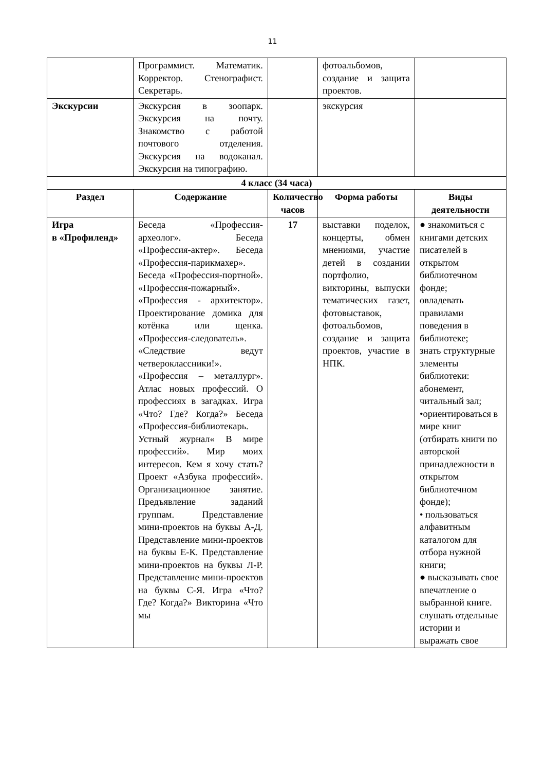11
| | Программист. Математик. Корректор. Стенографист. Секретарь. | | фотоальбомов, создание и защита проектов. | |
| Экскурсии | Экскурсия в зоопарк. Экскурсия на почту. Знакомство с работой почтового отделения. Экскурсия на водоканал. Экскурсия на типографию. | | экскурсия | |
| 4 класс (34 часа) | | | | |
| Раздел | Содержание | Количество часов | Форма работы | Виды деятельности |
| Игра в «Профиленд» | Беседа «Профессия-археолог». Беседа «Профессия-актер». Беседа «Профессия-парикмахер». Беседа «Профессия-портной». «Профессия-пожарный». «Профессия - архитектор». Проектирование домика для котёнка или щенка. «Профессия-следователь». «Следствие ведут четвероклассники!». «Профессия – металлург». Атлас новых профессий. О профессиях в загадках. Игра «Что? Где? Когда?» Беседа «Профессия-библиотекарь. Устный журнал« В мире профессий». Мир моих интересов. Кем я хочу стать? Проект «Азбука профессий». Организационное занятие. Предъявление заданий группам. Представление мини-проектов на буквы А-Д. Представление мини-проектов на буквы Е-К. Представление мини-проектов на буквы Л-Р. Представление мини-проектов на буквы С-Я. Игра «Что? Где? Когда?» Викторина «Что мы | 17 | выставки поделок, концерты, обмен мнениями, участие детей в создании портфолио, викторины, выпуски тематических газет, фотовыставок, фотоальбомов, создание и защита проектов, участие в НПК. | ● знакомиться с книгами детских писателей в открытом библиотечном фонде; овладевать правилами поведения в библиотеке; знать структурные элементы библиотеки: абонемент, читальный зал; •ориентироваться в мире книг (отбирать книги по авторской принадлежности в открытом библиотечном фонде); • пользоваться алфавитным каталогом для отбора нужной книги; ● высказывать свое впечатление о выбранной книге. слушать отдельные истории и выражать свое |